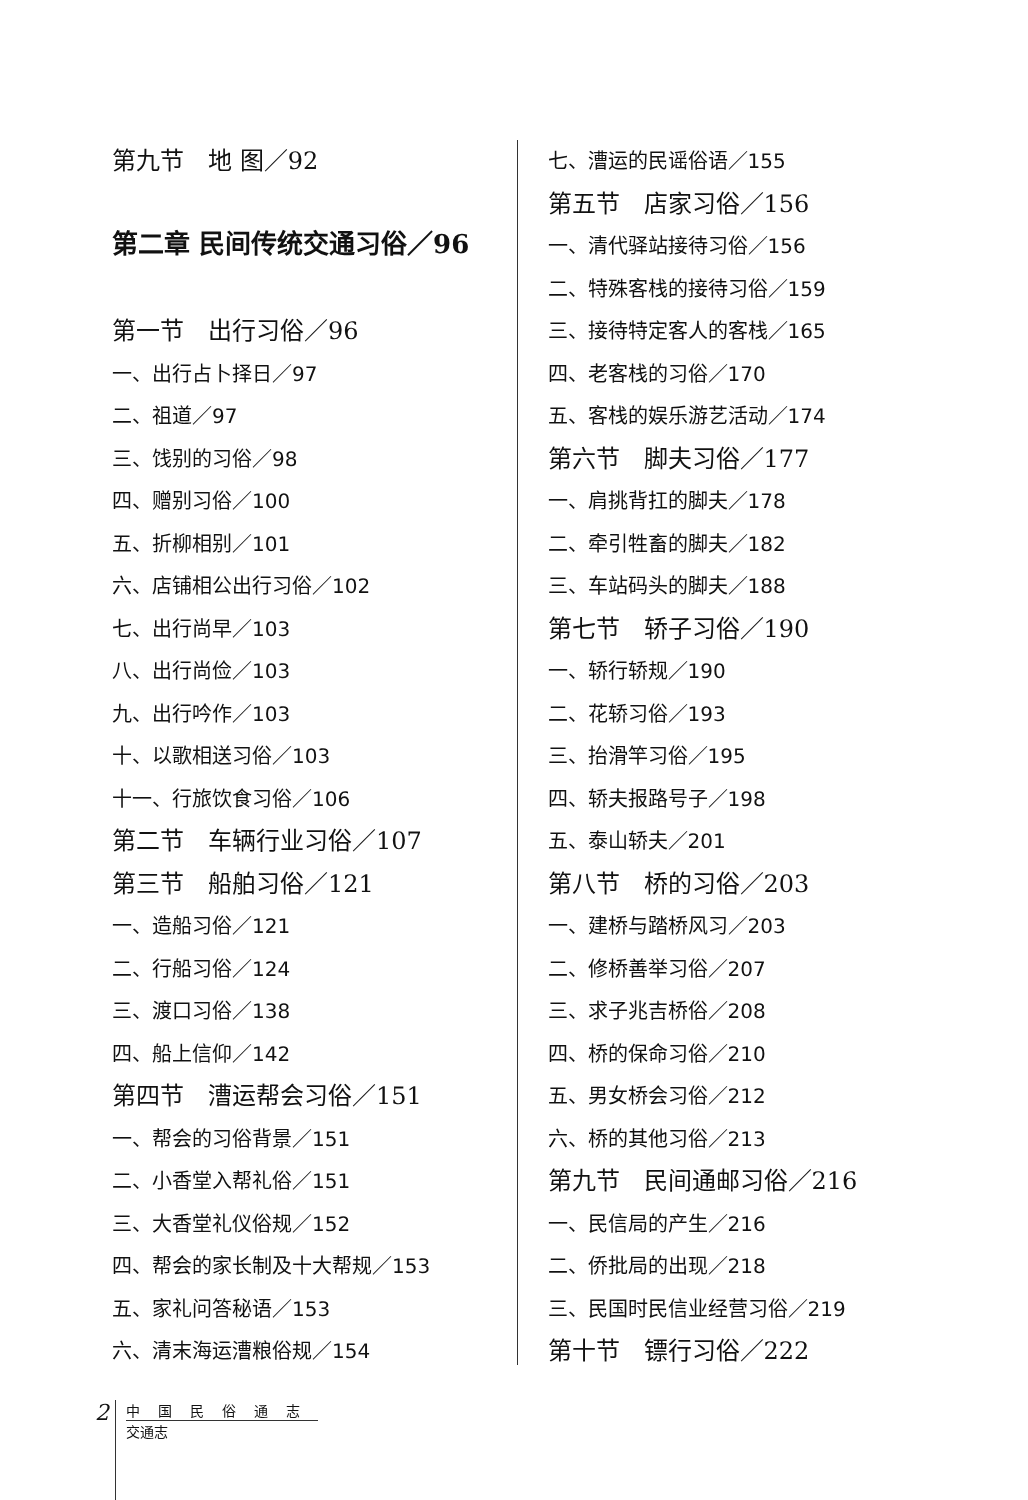第九节　地 图／92
第二章 民间传统交通习俗／96
第一节　出行习俗／96
一、出行占卜择日／97
二、祖道／97
三、饯别的习俗／98
四、赠别习俗／100
五、折柳相别／101
六、店铺相公出行习俗／102
七、出行尚早／103
八、出行尚俭／103
九、出行吟作／103
十、以歌相送习俗／103
十一、行旅饮食习俗／106
第二节　车辆行业习俗／107
第三节　船舶习俗／121
一、造船习俗／121
二、行船习俗／124
三、渡口习俗／138
四、船上信仰／142
第四节　漕运帮会习俗／151
一、帮会的习俗背景／151
二、小香堂入帮礼俗／151
三、大香堂礼仪俗规／152
四、帮会的家长制及十大帮规／153
五、家礼问答秘语／153
六、清末海运漕粮俗规／154
七、漕运的民谣俗语／155
第五节　店家习俗／156
一、清代驿站接待习俗／156
二、特殊客栈的接待习俗／159
三、接待特定客人的客栈／165
四、老客栈的习俗／170
五、客栈的娱乐游艺活动／174
第六节　脚夫习俗／177
一、肩挑背扛的脚夫／178
二、牵引牲畜的脚夫／182
三、车站码头的脚夫／188
第七节　轿子习俗／190
一、轿行轿规／190
二、花轿习俗／193
三、抬滑竿习俗／195
四、轿夫报路号子／198
五、泰山轿夫／201
第八节　桥的习俗／203
一、建桥与踏桥风习／203
二、修桥善举习俗／207
三、求子兆吉桥俗／208
四、桥的保命习俗／210
五、男女桥会习俗／212
六、桥的其他习俗／213
第九节　民间通邮习俗／216
一、民信局的产生／216
二、侨批局的出现／218
三、民国时民信业经营习俗／219
第十节　镖行习俗／222
2
中国民俗通志
交通志